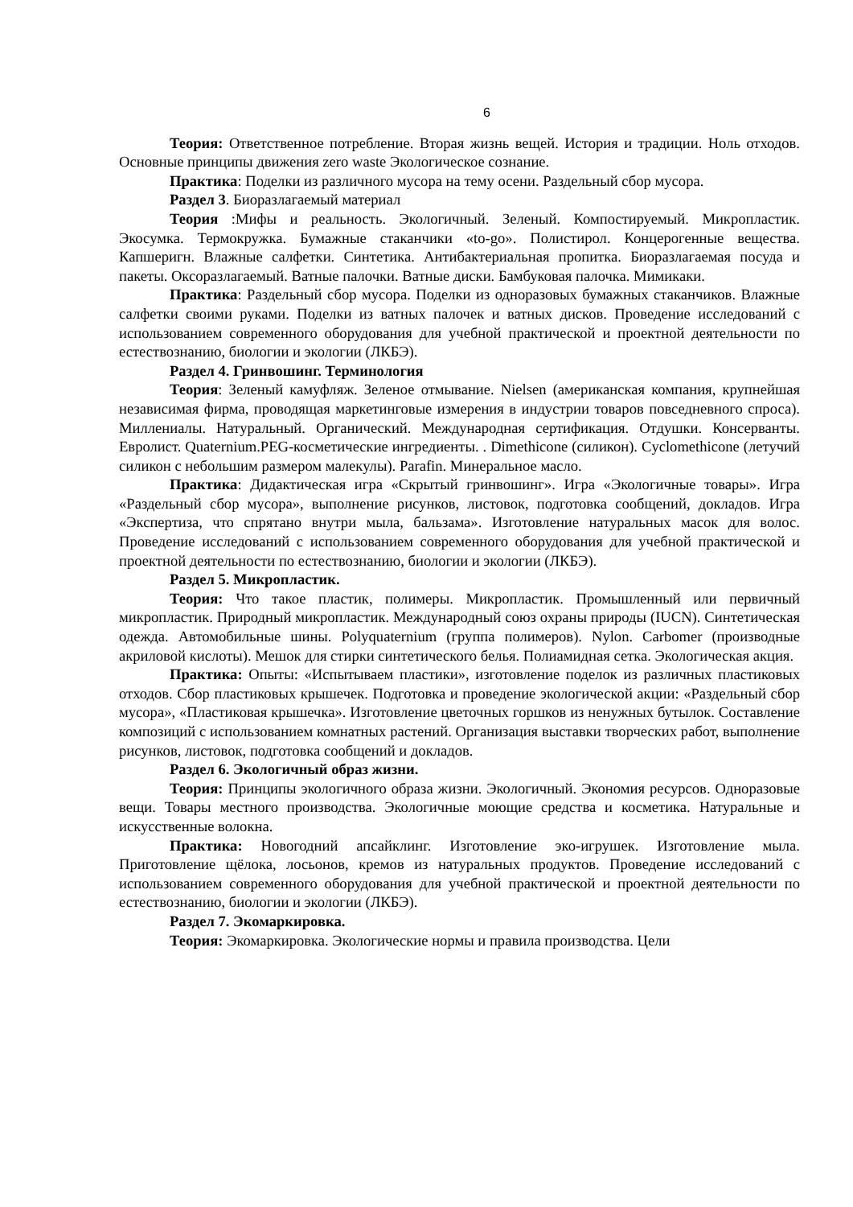6
Теория: Ответственное потребление. Вторая жизнь вещей. История и традиции. Ноль отходов. Основные принципы движения zero waste Экологическое сознание.
Практика: Поделки из различного мусора на тему осени. Раздельный сбор мусора.
Раздел 3. Биоразлагаемый материал
Теория :Мифы и реальность. Экологичный. Зеленый. Компостируемый. Микропластик. Экосумка. Термокружка. Бумажные стаканчики «to-go». Полистирол. Концерогенные вещества. Капшеригн. Влажные салфетки. Синтетика. Антибактериальная пропитка. Биоразлагаемая посуда и пакеты. Оксоразлагаемый. Ватные палочки. Ватные диски. Бамбуковая палочка. Мимикаки.
Практика: Раздельный сбор мусора. Поделки из одноразовых бумажных стаканчиков. Влажные салфетки своими руками. Поделки из ватных палочек и ватных дисков. Проведение исследований с использованием современного оборудования для учебной практической и проектной деятельности по естествознанию, биологии и экологии (ЛКБЭ).
Раздел 4. Гринвошинг. Терминология
Теория: Зеленый камуфляж. Зеленое отмывание. Nielsen (американская компания, крупнейшая независимая фирма, проводящая маркетинговые измерения в индустрии товаров повседневного спроса). Миллениалы. Натуральный. Органический. Международная сертификация. Отдушки. Консерванты. Евролист. Quaternium.PEG-косметические ингредиенты. . Dimethicone (силикон). Cyclomethicone (летучий силикон с небольшим размером малекулы). Parafin. Минеральное масло.
Практика: Дидактическая игра «Скрытый гринвошинг». Игра «Экологичные товары». Игра «Раздельный сбор мусора», выполнение рисунков, листовок, подготовка сообщений, докладов. Игра «Экспертиза, что спрятано внутри мыла, бальзама». Изготовление натуральных масок для волос. Проведение исследований с использованием современного оборудования для учебной практической и проектной деятельности по естествознанию, биологии и экологии (ЛКБЭ).
Раздел 5. Микропластик.
Теория: Что такое пластик, полимеры. Микропластик. Промышленный или первичный микропластик. Природный микропластик. Международный союз охраны природы (IUCN). Синтетическая одежда. Автомобильные шины. Polyquaternium (группа полимеров). Nylon. Carbomer (производные акриловой кислоты). Мешок для стирки синтетического белья. Полиамидная сетка. Экологическая акция.
Практика: Опыты: «Испытываем пластики», изготовление поделок из различных пластиковых отходов. Сбор пластиковых крышечек. Подготовка и проведение экологической акции: «Раздельный сбор мусора», «Пластиковая крышечка». Изготовление цветочных горшков из ненужных бутылок. Составление композиций с использованием комнатных растений. Организация выставки творческих работ, выполнение рисунков, листовок, подготовка сообщений и докладов.
Раздел 6. Экологичный образ жизни.
Теория: Принципы экологичного образа жизни. Экологичный. Экономия ресурсов. Одноразовые вещи. Товары местного производства. Экологичные моющие средства и косметика. Натуральные и искусственные волокна.
Практика: Новогодний апсайклинг. Изготовление эко-игрушек. Изготовление мыла. Приготовление щёлока, лосьонов, кремов из натуральных продуктов. Проведение исследований с использованием современного оборудования для учебной практической и проектной деятельности по естествознанию, биологии и экологии (ЛКБЭ).
Раздел 7. Экомаркировка.
Теория: Экомаркировка. Экологические нормы и правила производства. Цели